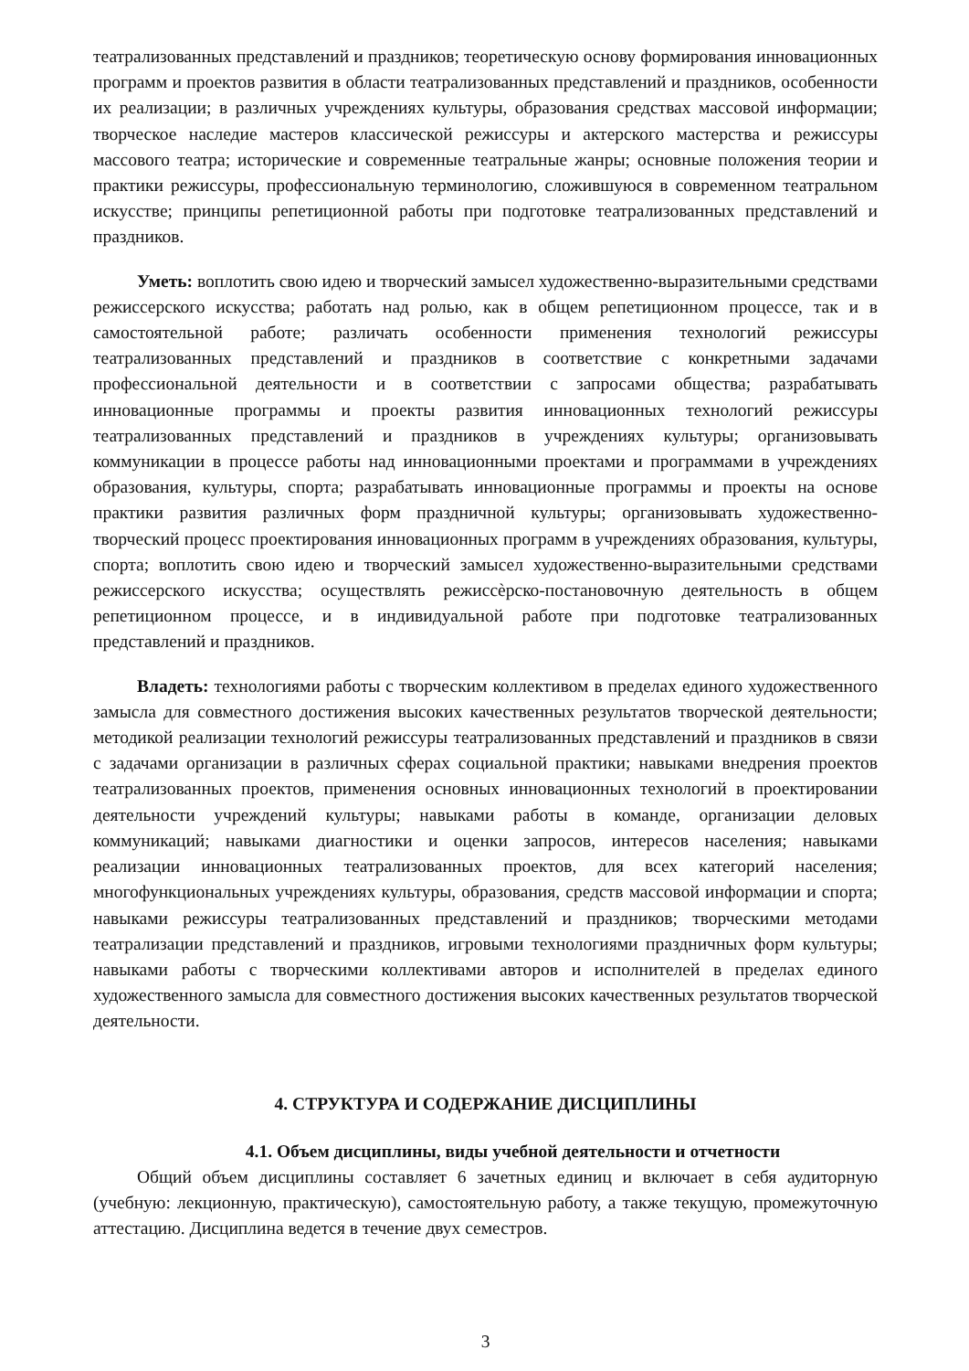театрализованных представлений и праздников; теоретическую основу формирования инновационных программ и проектов развития в области театрализованных представлений и праздников, особенности их реализации; в различных учреждениях культуры, образования средствах массовой информации; творческое наследие мастеров классической режиссуры и актерского мастерства и режиссуры массового театра; исторические и современные театральные жанры; основные положения теории и практики режиссуры, профессиональную терминологию, сложившуюся в современном театральном искусстве; принципы репетиционной работы при подготовке театрализованных представлений и праздников.
Уметь: воплотить свою идею и творческий замысел художественно-выразительными средствами режиссерского искусства; работать над ролью, как в общем репетиционном процессе, так и в самостоятельной работе; различать особенности применения технологий режиссуры театрализованных представлений и праздников в соответствие с конкретными задачами профессиональной деятельности и в соответствии с запросами общества; разрабатывать инновационные программы и проекты развития инновационных технологий режиссуры театрализованных представлений и праздников в учреждениях культуры; организовывать коммуникации в процессе работы над инновационными проектами и программами в учреждениях образования, культуры, спорта; разрабатывать инновационные программы и проекты на основе практики развития различных форм праздничной культуры; организовывать художественно-творческий процесс проектирования инновационных программ в учреждениях образования, культуры, спорта; воплотить свою идею и творческий замысел художественно-выразительными средствами режиссерского искусства; осуществлять режиссѐрско-постановочную деятельность в общем репетиционном процессе, и в индивидуальной работе при подготовке театрализованных представлений и праздников.
Владеть: технологиями работы с творческим коллективом в пределах единого художественного замысла для совместного достижения высоких качественных результатов творческой деятельности; методикой реализации технологий режиссуры театрализованных представлений и праздников в связи с задачами организации в различных сферах социальной практики; навыками внедрения проектов театрализованных проектов, применения основных инновационных технологий в проектировании деятельности учреждений культуры; навыками работы в команде, организации деловых коммуникаций; навыками диагностики и оценки запросов, интересов населения; навыками реализации инновационных театрализованных проектов, для всех категорий населения; многофункциональных учреждениях культуры, образования, средств массовой информации и спорта; навыками режиссуры театрализованных представлений и праздников; творческими методами театрализации представлений и праздников, игровыми технологиями праздничных форм культуры; навыками работы с творческими коллективами авторов и исполнителей в пределах единого художественного замысла для совместного достижения высоких качественных результатов творческой деятельности.
4. СТРУКТУРА И СОДЕРЖАНИЕ ДИСЦИПЛИНЫ
4.1. Объем дисциплины, виды учебной деятельности и отчетности
Общий объем дисциплины составляет 6 зачетных единиц и включает в себя аудиторную (учебную: лекционную, практическую), самостоятельную работу, а также текущую, промежуточную аттестацию. Дисциплина ведется в течение двух семестров.
3